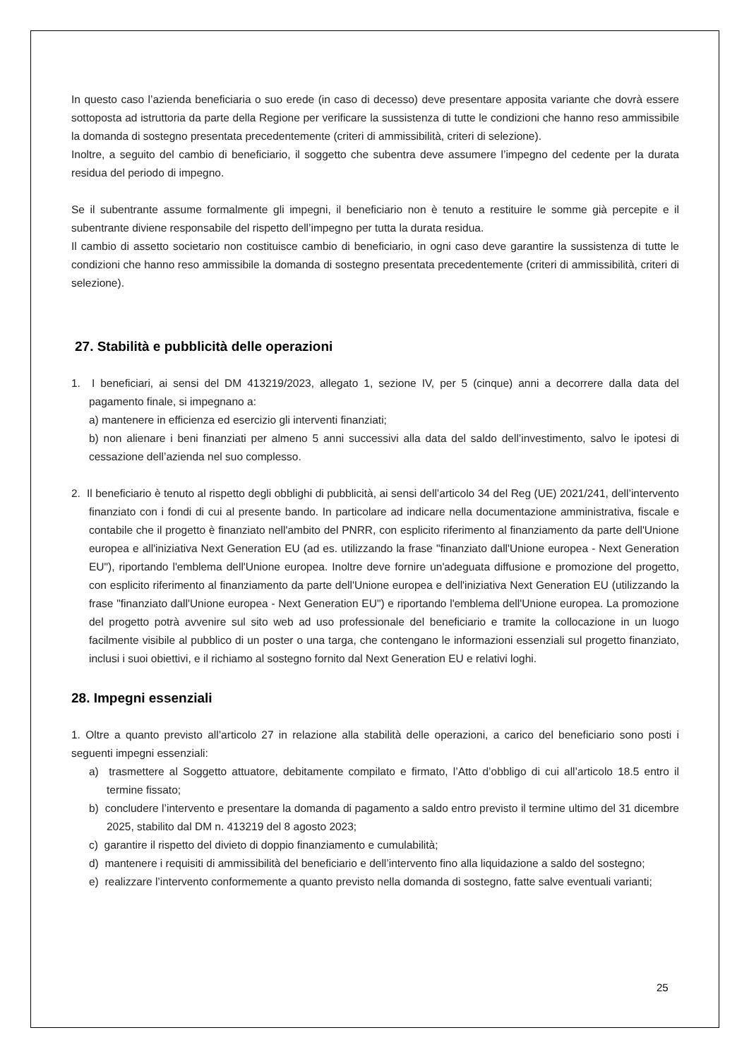In questo caso l’azienda beneficiaria o suo erede (in caso di decesso) deve presentare apposita variante che dovrà essere sottoposta ad istruttoria da parte della Regione per verificare la sussistenza di tutte le condizioni che hanno reso ammissibile la domanda di sostegno presentata precedentemente (criteri di ammissibilità, criteri di selezione).
Inoltre, a seguito del cambio di beneficiario, il soggetto che subentra deve assumere l’impegno del cedente per la durata residua del periodo di impegno.
Se il subentrante assume formalmente gli impegni, il beneficiario non è tenuto a restituire le somme già percepite e il subentrante diviene responsabile del rispetto dell’impegno per tutta la durata residua.
Il cambio di assetto societario non costituisce cambio di beneficiario, in ogni caso deve garantire la sussistenza di tutte le condizioni che hanno reso ammissibile la domanda di sostegno presentata precedentemente (criteri di ammissibilità, criteri di selezione).
27. Stabilità e pubblicità delle operazioni
1. I beneficiari, ai sensi del DM 413219/2023, allegato 1, sezione IV, per 5 (cinque) anni a decorrere dalla data del pagamento finale, si impegnano a:
a) mantenere in efficienza ed esercizio gli interventi finanziati;
b) non alienare i beni finanziati per almeno 5 anni successivi alla data del saldo dell’investimento, salvo le ipotesi di cessazione dell’azienda nel suo complesso.
2. Il beneficiario è tenuto al rispetto degli obblighi di pubblicità, ai sensi dell’articolo 34 del Reg (UE) 2021/241, dell’intervento finanziato con i fondi di cui al presente bando. In particolare ad indicare nella documentazione amministrativa, fiscale e contabile che il progetto è finanziato nell'ambito del PNRR, con esplicito riferimento al finanziamento da parte dell'Unione europea e all'iniziativa Next Generation EU (ad es. utilizzando la frase "finanziato dall'Unione europea - Next Generation EU"), riportando l'emblema dell'Unione europea. Inoltre deve fornire un'adeguata diffusione e promozione del progetto, con esplicito riferimento al finanziamento da parte dell'Unione europea e dell'iniziativa Next Generation EU (utilizzando la frase "finanziato dall'Unione europea - Next Generation EU") e riportando l'emblema dell'Unione europea. La promozione del progetto potrà avvenire sul sito web ad uso professionale del beneficiario e tramite la collocazione in un luogo facilmente visibile al pubblico di un poster o una targa, che contengano le informazioni essenziali sul progetto finanziato, inclusi i suoi obiettivi, e il richiamo al sostegno fornito dal Next Generation EU e relativi loghi.
28. Impegni essenziali
1. Oltre a quanto previsto all’articolo 27 in relazione alla stabilità delle operazioni, a carico del beneficiario sono posti i seguenti impegni essenziali:
a) trasmettere al Soggetto attuatore, debitamente compilato e firmato, l’Atto d’obbligo di cui all’articolo 18.5 entro il termine fissato;
b) concludere l’intervento e presentare la domanda di pagamento a saldo entro previsto il termine ultimo del 31 dicembre 2025, stabilito dal DM n. 413219 del 8 agosto 2023;
c) garantire il rispetto del divieto di doppio finanziamento e cumulabilità;
d) mantenere i requisiti di ammissibilità del beneficiario e dell’intervento fino alla liquidazione a saldo del sostegno;
e) realizzare l’intervento conformemente a quanto previsto nella domanda di sostegno, fatte salve eventuali varianti;
25